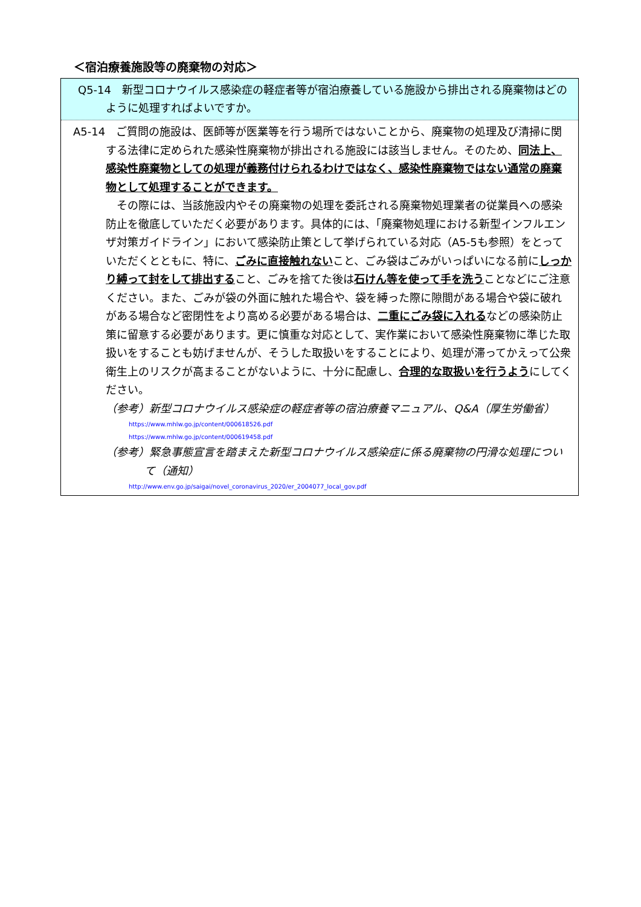＜宿泊療養施設等の廃棄物の対応＞
Q5-14　新型コロナウイルス感染症の軽症者等が宿泊療養している施設から排出される廃棄物はどのように処理すればよいですか。
A5-14　ご質問の施設は、医師等が医業等を行う場所ではないことから、廃棄物の処理及び清掃に関する法律に定められた感染性廃棄物が排出される施設には該当しません。そのため、同法上、感染性廃棄物としての処理が義務付けられるわけではなく、感染性廃棄物ではない通常の廃棄物として処理することができます。
　その際には、当該施設内やその廃棄物の処理を委託される廃棄物処理業者の従業員への感染防止を徹底していただく必要があります。具体的には、「廃棄物処理における新型インフルエンザ対策ガイドライン」において感染防止策として挙げられている対応（A5-5も参照）をとっていただくとともに、特に、ごみに直接触れないこと、ごみ袋はごみがいっぱいになる前にしっかり縛って封をして排出すること、ごみを捨てた後は石けん等を使って手を洗うことなどにご注意ください。また、ごみが袋の外面に触れた場合や、袋を縛った際に隙間がある場合や袋に破れがある場合など密閉性をより高める必要がある場合は、二重にごみ袋に入れるなどの感染防止策に留意する必要があります。更に慎重な対応として、実作業において感染性廃棄物に準じた取扱いをすることも妨げませんが、そうした取扱いをすることにより、処理が滞ってかえって公衆衛生上のリスクが高まることがないように、十分に配慮し、合理的な取扱いを行うようにしてください。
（参考）新型コロナウイルス感染症の軽症者等の宿泊療養マニュアル、Q&A（厚生労働省）
https://www.mhlw.go.jp/content/000618526.pdf
https://www.mhlw.go.jp/content/000619458.pdf
（参考）緊急事態宣言を踏まえた新型コロナウイルス感染症に係る廃棄物の円滑な処理について（通知）
http://www.env.go.jp/saigai/novel_coronavirus_2020/er_2004077_local_gov.pdf